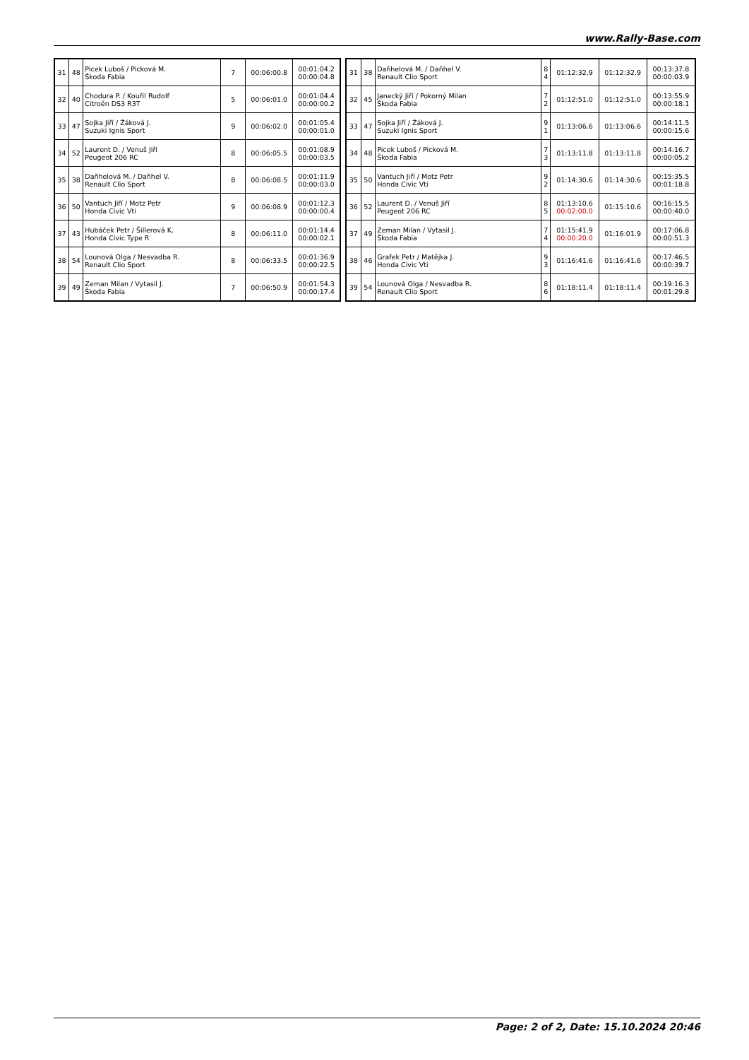www.Rally-Base.com
| 31 | 48 | Picek Luboš / Picková M. Škoda Fabia | 7 | 00:06:00.8 | 00:01:04.2 00:00:04.8 |
| 32 | 40 | Chodura P. / Kouřil Rudolf Citroën DS3 R3T | 5 | 00:06:01.0 | 00:01:04.4 00:00:00.2 |
| 33 | 47 | Sojka Jiří / Žáková J. Suzuki Ignis Sport | 9 | 00:06:02.0 | 00:01:05.4 00:00:01.0 |
| 34 | 52 | Laurent D. / Venuš Jiří Peugeot 206 RC | 8 | 00:06:05.5 | 00:01:08.9 00:00:03.5 |
| 35 | 38 | Daňhelová M. / Daňhel V. Renault Clio Sport | 8 | 00:06:08.5 | 00:01:11.9 00:00:03.0 |
| 36 | 50 | Vantuch Jiří / Motz Petr Honda Civic Vti | 9 | 00:06:08.9 | 00:01:12.3 00:00:00.4 |
| 37 | 43 | Hubáček Petr / Šillerová K. Honda Civic Type R | 8 | 00:06:11.0 | 00:01:14.4 00:00:02.1 |
| 38 | 54 | Lounová Olga / Nesvadba R. Renault Clio Sport | 8 | 00:06:33.5 | 00:01:36.9 00:00:22.5 |
| 39 | 49 | Zeman Milan / Vytasil J. Škoda Fabia | 7 | 00:06:50.9 | 00:01:54.3 00:00:17.4 |
| 31 | 38 | Daňhelová M. / Daňhel V. Renault Clio Sport | 8 4 | 01:12:32.9 | 01:12:32.9 | 00:13:37.8 00:00:03.9 |
| 32 | 45 | Janecký Jiří / Pokorný Milan Škoda Fabia | 7 2 | 01:12:51.0 | 01:12:51.0 | 00:13:55.9 00:00:18.1 |
| 33 | 47 | Sojka Jiří / Žáková J. Suzuki Ignis Sport | 9 1 | 01:13:06.6 | 01:13:06.6 | 00:14:11.5 00:00:15.6 |
| 34 | 48 | Picek Luboš / Picková M. Škoda Fabia | 7 3 | 01:13:11.8 | 01:13:11.8 | 00:14:16.7 00:00:05.2 |
| 35 | 50 | Vantuch Jiří / Motz Petr Honda Civic Vti | 9 2 | 01:14:30.6 | 01:14:30.6 | 00:15:35.5 00:01:18.8 |
| 36 | 52 | Laurent D. / Venuš Jiří Peugeot 206 RC | 8 5 | 01:13:10.6 00:02:00.0 | 01:15:10.6 | 00:16:15.5 00:00:40.0 |
| 37 | 49 | Zeman Milan / Vytasil J. Škoda Fabia | 7 4 | 01:15:41.9 00:00:20.0 | 01:16:01.9 | 00:17:06.8 00:00:51.3 |
| 38 | 46 | Grafek Petr / Matějka J. Honda Civic Vti | 9 3 | 01:16:41.6 | 01:16:41.6 | 00:17:46.5 00:00:39.7 |
| 39 | 54 | Lounová Olga / Nesvadba R. Renault Clio Sport | 8 6 | 01:18:11.4 | 01:18:11.4 | 00:19:16.3 00:01:29.8 |
Page: 2 of 2, Date: 15.10.2024 20:46